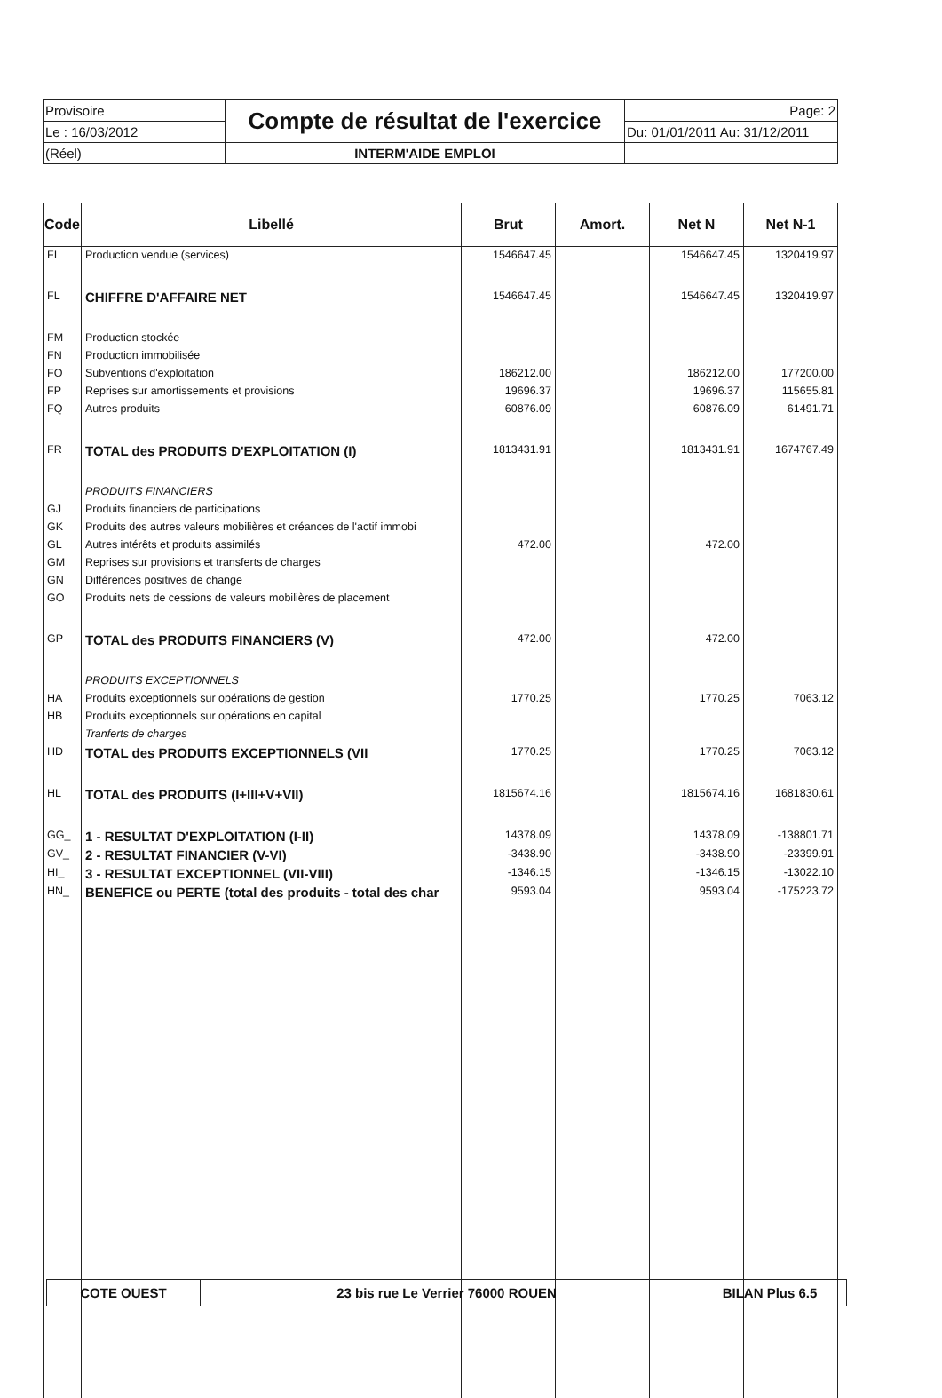| Provisoire | Compte de résultat de l'exercice | Page: 2 |
| Le : 16/03/2012 | | Du: 01/01/2011 Au: 31/12/2011 |
| (Réel) | INTERM'AIDE EMPLOI | |
| Code | Libellé | Brut | Amort. | Net N | Net N-1 |
| --- | --- | --- | --- | --- | --- |
| FI | Production vendue (services) | 1546647.45 | | 1546647.45 | 1320419.97 |
| FL | CHIFFRE D'AFFAIRE NET | 1546647.45 | | 1546647.45 | 1320419.97 |
| FM | Production stockée | | | | |
| FN | Production immobilisée | | | | |
| FO | Subventions d'exploitation | 186212.00 | | 186212.00 | 177200.00 |
| FP | Reprises sur amortissements et provisions | 19696.37 | | 19696.37 | 115655.81 |
| FQ | Autres produits | 60876.09 | | 60876.09 | 61491.71 |
| FR | TOTAL des PRODUITS D'EXPLOITATION (I) | 1813431.91 | | 1813431.91 | 1674767.49 |
| | PRODUITS FINANCIERS | | | | |
| GJ | Produits financiers de participations | | | | |
| GK | Produits des autres valeurs mobilières et créances de l'actif immobi | | | | |
| GL | Autres intérêts et produits assimilés | 472.00 | | 472.00 | |
| GM | Reprises sur provisions et transferts de charges | | | | |
| GN | Différences positives de change | | | | |
| GO | Produits nets de cessions de valeurs mobilières de placement | | | | |
| GP | TOTAL des PRODUITS FINANCIERS (V) | 472.00 | | 472.00 | |
| | PRODUITS EXCEPTIONNELS | | | | |
| HA | Produits exceptionnels sur opérations de gestion | 1770.25 | | 1770.25 | 7063.12 |
| HB | Produits exceptionnels sur opérations en capital | | | | |
| | Tranferts de charges | | | | |
| HD | TOTAL des PRODUITS EXCEPTIONNELS (VII | 1770.25 | | 1770.25 | 7063.12 |
| HL | TOTAL des PRODUITS (I+III+V+VII) | 1815674.16 | | 1815674.16 | 1681830.61 |
| GG_ | 1 - RESULTAT D'EXPLOITATION (I-II) | 14378.09 | | 14378.09 | -138801.71 |
| GV_ | 2 - RESULTAT FINANCIER (V-VI) | -3438.90 | | -3438.90 | -23399.91 |
| HI_ | 3 - RESULTAT EXCEPTIONNEL (VII-VIII) | -1346.15 | | -1346.15 | -13022.10 |
| HN_ | BENEFICE ou PERTE (total des produits - total des char | 9593.04 | | 9593.04 | -175223.72 |
| COTE OUEST | 23 bis rue Le Verrier 76000 ROUEN | BILAN Plus 6.5 |